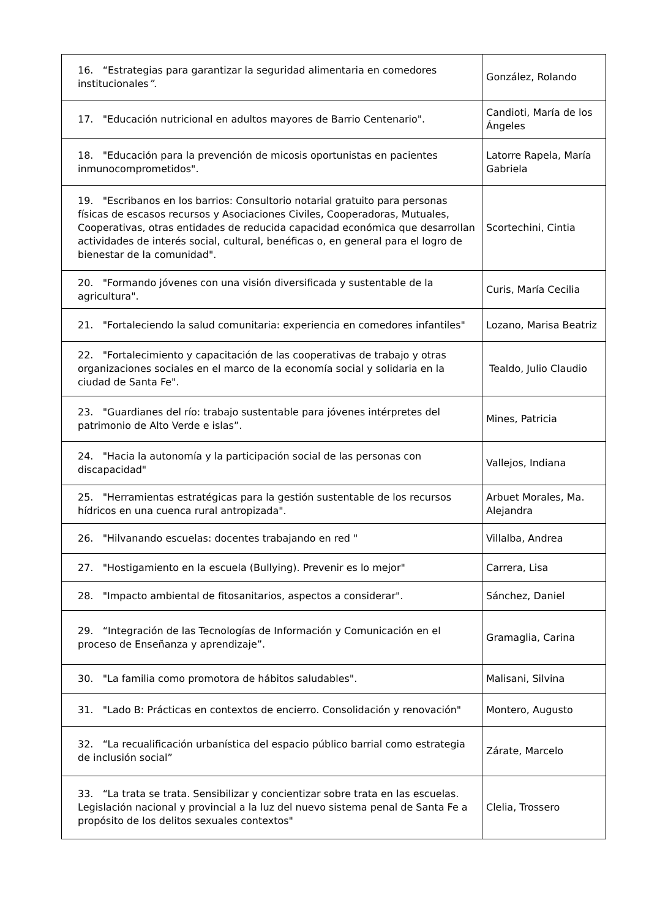| 16. “Estrategias para garantizar la seguridad alimentaria en comedores institucionales ”. | González, Rolando |
| 17. "Educación nutricional en adultos mayores de Barrio Centenario". | Candioti, María de los Ángeles |
| 18. "Educación para la prevención de micosis oportunistas en pacientes inmunocomprometidos". | Latorre Rapela, María Gabriela |
| 19. "Escribanos en los barrios: Consultorio notarial gratuito para personas físicas de escasos recursos y Asociaciones Civiles, Cooperadoras, Mutuales, Cooperativas, otras entidades de reducida capacidad económica que desarrollan actividades de interés social, cultural, benéficas o, en general para el logro de bienestar de la comunidad". | Scortechini, Cintia |
| 20. "Formando jóvenes con una visión diversificada y sustentable de la agricultura". | Curis, María Cecilia |
| 21. "Fortaleciendo la salud comunitaria: experiencia en comedores infantiles" | Lozano, Marisa Beatriz |
| 22. "Fortalecimiento y capacitación de las cooperativas de trabajo y otras organizaciones sociales en el marco de la economía social y solidaria en la ciudad de Santa Fe". | Tealdo, Julio Claudio |
| 23. "Guardianes del río: trabajo sustentable para jóvenes intérpretes del patrimonio de Alto Verde e islas”. | Mines, Patricia |
| 24. "Hacia la autonomía y la participación social de las personas con discapacidad" | Vallejos, Indiana |
| 25. "Herramientas estratégicas para la gestión sustentable de los recursos hídricos en una cuenca rural antropizada". | Arbuet Morales, Ma. Alejandra |
| 26. "Hilvanando escuelas: docentes trabajando en red " | Villalba, Andrea |
| 27. "Hostigamiento en la escuela (Bullying). Prevenir es lo mejor" | Carrera, Lisa |
| 28. "Impacto ambiental de fitosanitarios, aspectos a considerar". | Sánchez, Daniel |
| 29. “Integración de las Tecnologías de Información y Comunicación en el proceso de Enseñanza y aprendizaje”. | Gramaglia, Carina |
| 30. "La familia como promotora de hábitos saludables". | Malisani, Silvina |
| 31. "Lado B: Prácticas en contextos de encierro. Consolidación y renovación" | Montero, Augusto |
| 32. “La recualificación urbanística del espacio público barrial como estrategia de inclusión social” | Zárate, Marcelo |
| 33. “La trata se trata. Sensibilizar y concientizar sobre trata en las escuelas. Legislación nacional y provincial a la luz del nuevo sistema penal de Santa Fe a propósito de los delitos sexuales contextos" | Clelia, Trossero |